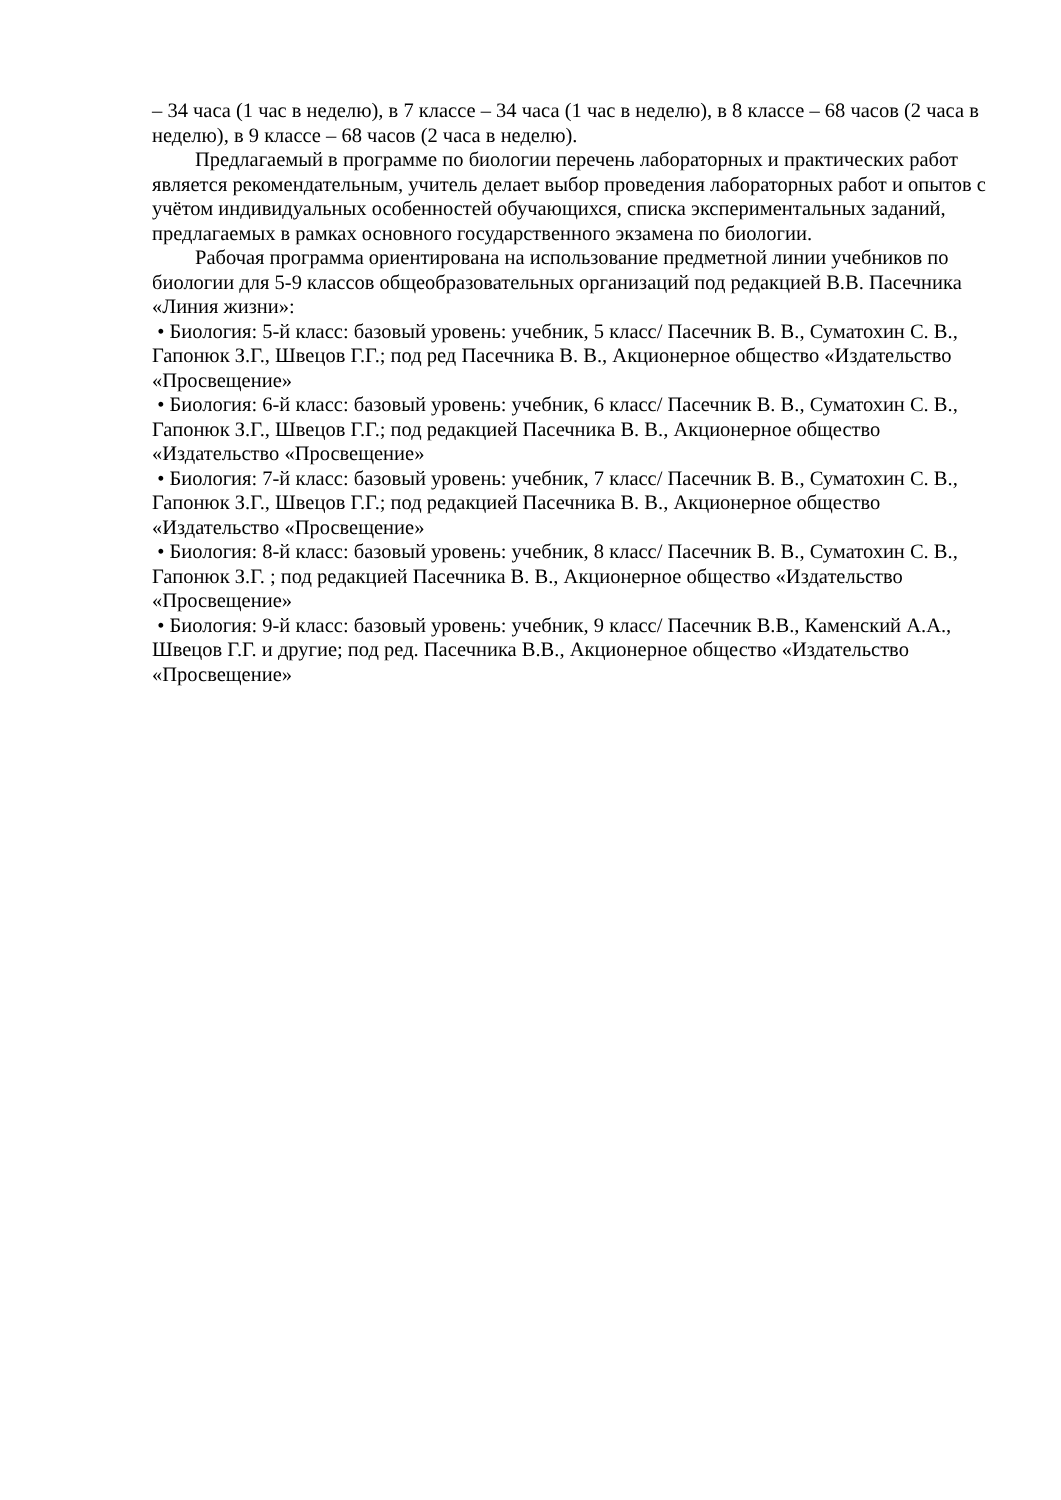– 34 часа (1 час в неделю), в 7 классе – 34 часа (1 час в неделю), в 8 классе – 68 часов (2 часа в неделю), в 9 классе – 68 часов (2 часа в неделю).
Предлагаемый в программе по биологии перечень лабораторных и практических работ является рекомендательным, учитель делает выбор проведения лабораторных работ и опытов с учётом индивидуальных особенностей обучающихся, списка экспериментальных заданий, предлагаемых в рамках основного государственного экзамена по биологии.
Рабочая программа ориентирована на использование предметной линии учебников по биологии для 5-9 классов общеобразовательных организаций под редакцией В.В. Пасечника «Линия жизни»:
• Биология: 5-й класс: базовый уровень: учебник, 5 класс/ Пасечник В. В., Суматохин С. В., Гапонюк З.Г., Швецов Г.Г.; под ред Пасечника В. В., Акционерное общество «Издательство «Просвещение»
• Биология: 6-й класс: базовый уровень: учебник, 6 класс/ Пасечник В. В., Суматохин С. В., Гапонюк З.Г., Швецов Г.Г.; под редакцией Пасечника В. В., Акционерное общество «Издательство «Просвещение»
• Биология: 7-й класс: базовый уровень: учебник, 7 класс/ Пасечник В. В., Суматохин С. В., Гапонюк З.Г., Швецов Г.Г.; под редакцией Пасечника В. В., Акционерное общество «Издательство «Просвещение»
• Биология: 8-й класс: базовый уровень: учебник, 8 класс/ Пасечник В. В., Суматохин С. В., Гапонюк З.Г. ; под редакцией Пасечника В. В., Акционерное общество «Издательство «Просвещение»
• Биология: 9-й класс: базовый уровень: учебник, 9 класс/ Пасечник В.В., Каменский А.А., Швецов Г.Г. и другие; под ред. Пасечника В.В., Акционерное общество «Издательство «Просвещение»